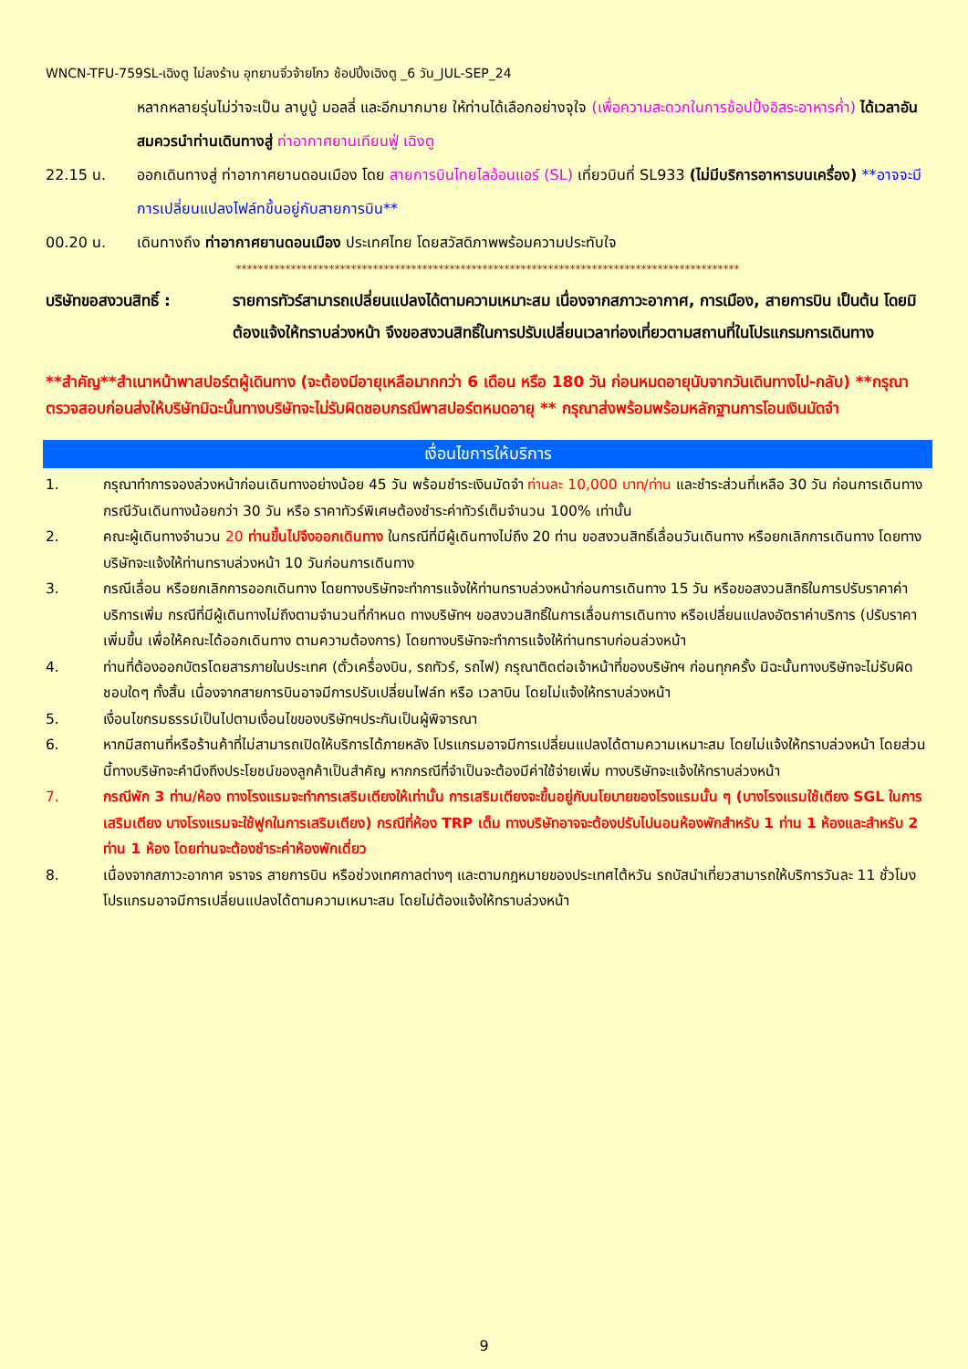WNCN-TFU-759SL-เฉิงตู ไม่ลงร้าน อุทยานจิ่วจ้ายโกว ช้อปปิ้งเฉิงตู _6 วัน_JUL-SEP_24
หลากหลายรุ่นไม่ว่าจะเป็น ลาบูบู้ มอลลี่ และอีกมากมาย ให้ท่านได้เลือกอย่างจุใจ (เพื่อความสะดวกในการช้อปปิ้งอิสระอาหารค่ำ) ได้เวลาอันสมควรนำท่านเดินทางสู่ ท่าอากาศยานเทียนฟู่ เฉิงตู
22.15 น. ออกเดินทางสู่ ท่าอากาศยานดอนเมือง โดย สายการบินไทยไลอ้อนแอร์ (SL) เที่ยวบินที่ SL933 (ไม่มีบริการอาหารบนเครื่อง) **อาจจะมีการเปลี่ยนแปลงไฟล์ทขึ้นอยู่กับสายการบิน**
00.20 น. เดินทางถึง ท่าอากาศยานดอนเมือง ประเทศไทย โดยสวัสดิภาพพร้อมความประทับใจ
********************************************************************************************
บริษัทขอสงวนสิทธิ์ : รายการทัวร์สามารถเปลี่ยนแปลงได้ตามความเหมาะสม เนื่องจากสภาวะอากาศ, การเมือง, สายการบิน เป็นต้น โดยมิต้องแจ้งให้ทราบล่วงหน้า จึงขอสงวนสิทธิ์ในการปรับเปลี่ยนเวลาท่องเที่ยวตามสถานที่ในโปรแกรมการเดินทาง
**สำคัญ**สำเนาหน้าพาสปอร์ตผู้เดินทาง (จะต้องมีอายุเหลือมากกว่า 6 เดือน หรือ 180 วัน ก่อนหมดอายุนับจากวันเดินทางไป-กลับ) **กรุณาตรวจสอบก่อนส่งให้บริษัทมิฉะนั้นทางบริษัทจะไม่รับผิดชอบกรณีพาสปอร์ตหมดอายุ ** กรุณาส่งพร้อมพร้อมหลักฐานการโอนเงินมัดจำ
เงื่อนไขการให้บริการ
1. กรุณาทำการจองล่วงหน้าก่อนเดินทางอย่างน้อย 45 วัน พร้อมชำระเงินมัดจำ ท่านละ 10,000 บาท/ท่าน และชำระส่วนที่เหลือ 30 วัน ก่อนการเดินทาง กรณีวันเดินทางน้อยกว่า 30 วัน หรือ ราคาทัวร์พิเศษต้องชำระค่าทัวร์เต็มจำนวน 100% เท่านั้น
2. คณะผู้เดินทางจำนวน 20 ท่านขึ้นไปจึงออกเดินทาง ในกรณีที่มีผู้เดินทางไม่ถึง 20 ท่าน ขอสงวนสิทธิ์เลื่อนวันเดินทาง หรือยกเลิกการเดินทาง โดยทางบริษัทจะแจ้งให้ท่านทราบล่วงหน้า 10 วันก่อนการเดินทาง
3. กรณีเลื่อน หรือยกเลิกการออกเดินทาง โดยทางบริษัทจะทำการแจ้งให้ท่านทราบล่วงหน้าก่อนการเดินทาง 15 วัน หรือขอสงวนสิทธิในการปรับราคาค่าบริการเพิ่ม กรณีที่มีผู้เดินทางไม่ถึงตามจำนวนที่กำหนด ทางบริษัทฯ ขอสงวนสิทธิ์ในการเลื่อนการเดินทาง หรือเปลี่ยนแปลงอัตราค่าบริการ (ปรับราคาเพิ่มขึ้น เพื่อให้คณะได้ออกเดินทาง ตามความต้องการ) โดยทางบริษัทจะทำการแจ้งให้ท่านทราบก่อนล่วงหน้า
4. ท่านที่ต้องออกบัตรโดยสารภายในประเทศ (ตั๋วเครื่องบิน, รถทัวร์, รถไฟ) กรุณาติดต่อเจ้าหน้าที่ของบริษัทฯ ก่อนทุกครั้ง มิฉะนั้นทางบริษัทจะไม่รับผิดชอบใดๆ ทั้งสิ้น เนื่องจากสายการบินอาจมีการปรับเปลี่ยนไฟล์ท หรือ เวลาบิน โดยไม่แจ้งให้ทราบล่วงหน้า
5. เงื่อนไขกรมธรรม์เป็นไปตามเงื่อนไขของบริษัทฯประกันเป็นผู้พิจารณา
6. หากมีสถานที่หรือร้านค้าที่ไม่สามารถเปิดให้บริการได้ภายหลัง โปรแกรมอาจมีการเปลี่ยนแปลงได้ตามความเหมาะสม โดยไม่แจ้งให้ทราบล่วงหน้า โดยส่วนนี้ทางบริษัทจะคำนึงถึงประโยชน์ของลูกค้าเป็นสำคัญ หากกรณีที่จำเป็นจะต้องมีค่าใช้จ่ายเพิ่ม ทางบริษัทจะแจ้งให้ทราบล่วงหน้า
7. กรณีพัก 3 ท่าน/ห้อง ทางโรงแรมจะทำการเสริมเตียงให้เท่านั้น การเสริมเตียงจะขึ้นอยู่กับนโยบายของโรงแรมนั้น ๆ (บางโรงแรมใช้เตียง SGL ในการเสริมเตียง บางโรงแรมจะใช้ฟูกในการเสริมเตียง) กรณีที่ห้อง TRP เต็ม ทางบริษัทอาจจะต้องปรับไปนอนห้องพักสำหรับ 1 ท่าน 1 ห้องและสำหรับ 2 ท่าน 1 ห้อง โดยท่านจะต้องชำระค่าห้องพักเดี่ยว
8. เนื่องจากสภาวะอากาศ จราจร สายการบิน หรือช่วงเทศกาลต่างๆ และตามกฎหมายของประเทศไต้หวัน รถบัสนำเที่ยวสามารถให้บริการวันละ 11 ชั่วโมง โปรแกรมอาจมีการเปลี่ยนแปลงได้ตามความเหมาะสม โดยไม่ต้องแจ้งให้ทราบล่วงหน้า
9